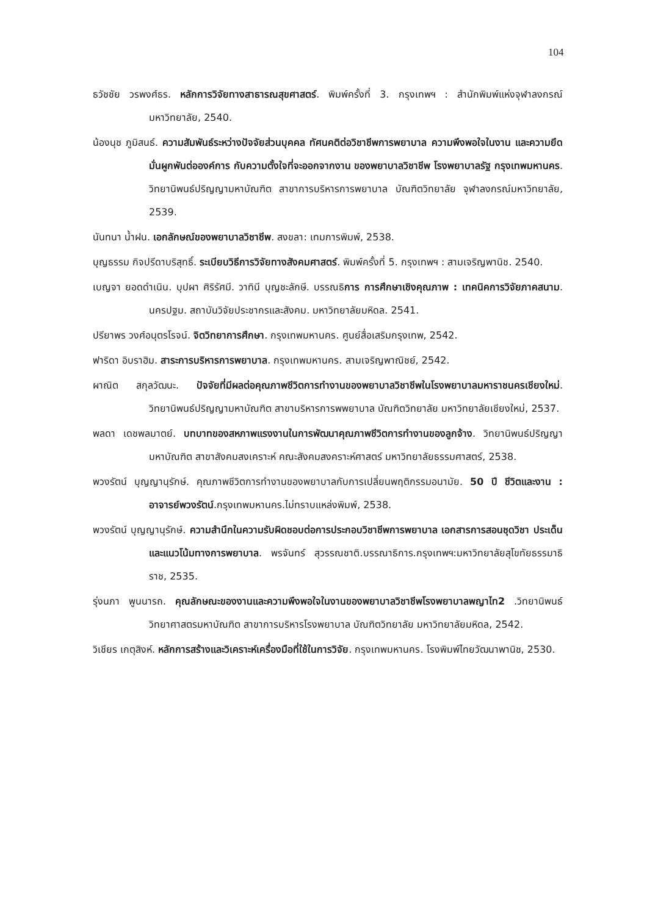104
ธวัชชัย วรพงศ์ธร. หลักการวิจัยทางสาธารณสุขศาสตร์. พิมพ์ครั้งที่ 3. กรุงเทพฯ : สำนักพิมพ์แห่งจุฬาลงกรณ์มหาวิทยาลัย, 2540.
น้องนุช ภูมิสนธ์. ความสัมพันธ์ระหว่างปัจจัยส่วนบุคคล ทัศนคติต่อวิชาชีพการพยาบาล ความพึงพอใจในงาน และความยึดมั่นผูกพันต่อองค์การ กับความตั้งใจที่จะออกจากงาน ของพยาบาลวิชาชีพ โรงพยาบาลรัฐ กรุงเทพมหานคร. วิทยานิพนธ์ปริญญามหาบัณฑิต สาขาการบริหารการพยาบาล บัณฑิตวิทยาลัย จุฬาลงกรณ์มหาวิทยาลัย, 2539.
นันทนา น้ำฝน. เอกลักษณ์ของพยาบาลวิชาชีพ. สงขลา: เทมการพิมพ์, 2538.
บุญธรรม กิจปรีดาบริสุทธิ์. ระเบียบวิธีการวิจัยทางสังคมศาสตร์. พิมพ์ครั้งที่ 5. กรุงเทพฯ : สามเจริญพานิช. 2540.
เบญจา ยอดดำเนิน. บุปผา ศิริรัศมี. วาทินี บุญชะลักษี. บรรณธิการ การศึกษาเชิงคุณภาพ : เทคนิคการวิจัยภาคสนาม. นครปฐม. สถาบันวิจัยประชากรและสังคม. มหาวิทยาลัยมหิดล. 2541.
ปรียาพร วงศ์อนุตรโรจน์. จิตวิทยาการศึกษา. กรุงเทพมหานคร. ศูนย์สื่อเสริมกรุงเทพ, 2542.
ฟาริดา อิบราฮิม. สาระการบริหารการพยาบาล. กรุงเทพมหานคร. สามเจริญพาณิชย์, 2542.
ผาณิต สกุลวัฒนะ. ปัจจัยที่มีผลต่อคุณภาพชีวิตการทำงานของพยาบาลวิชาชีพในโรงพยาบาลมหาราชนครเชียงใหม่. วิทยานิพนธ์ปริญญามหาบัณฑิต สาขาบริหารการพพยาบาล บัณฑิตวิทยาลัย มหาวิทยาลัยเชียงใหม่, 2537.
พลดา เดชพลมาตย์. บทบาทของสหภาพแรงงานในการพัฒนาคุณภาพชีวิตการทำงานของลูกจ้าง. วิทยานิพนธ์ปริญญามหาบัณฑิต สาขาสังคมสงเคราะห์ คณะสังคมสงคราะห์ศาสตร์ มหาวิทยาลัยธรรมศาสตร์, 2538.
พวงรัตน์ บุญญานุรักษ์. คุณภาพชีวิตการทำงานของพยาบาลกับการเปลี่ยนพฤติกรรมอนามัย. 50 ปี ชีวิตและงาน : อาจารย์พวงรัตน์.กรุงเทพมหานคร.ไม่ทราบแหล่งพิมพ์, 2538.
พวงรัตน์ บุญญานุรักษ์. ความสำนึกในความรับผิดชอบต่อการประกอบวิชาชีพการพยาบาล เอกสารการสอนชุดวิชา ประเด็นและแนวโน้มทางการพยาบาล. พรจันทร์ สุวรรณชาติ.บรรณาธิการ.กรุงเทพฯ:มหาวิทยาลัยสุโขทัยธรรมาธิราช, 2535.
รุ่งนภา พูนนารถ. คุณลักษณะของงานและความพึงพอใจในงานของพยาบาลวิชาชีพโรงพยาบาลพญาไท2 .วิทยานิพนธ์วิทยาศาสตรมหาบัณฑิต สาขาการบริหารโรงพยาบาล บัณฑิตวิทยาลัย มหาวิทยาลัยมหิดล, 2542.
วิเชียร เกตุสิงห์. หลักการสร้างและวิเคราะห์เครื่องมือที่ใช้ในการวิจัย. กรุงเทพมหานคร. โรงพิมพ์ไทยวัฒนาพานิช, 2530.